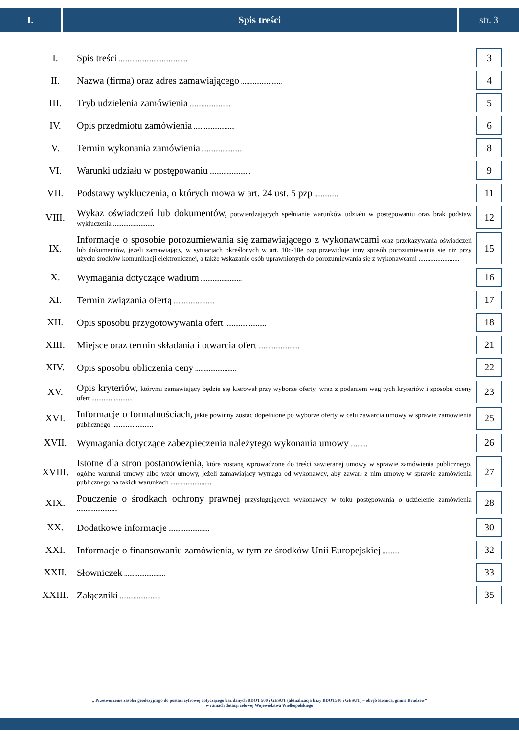I. Spis treści str. 3
| I. | Spis treści ........................................ | 3 |
| II. | Nazwa (firma) oraz adres zamawiającego ........................ | 4 |
| III. | Tryb udzielenia zamówienia ........................ | 5 |
| IV. | Opis przedmiotu zamówienia ........................ | 6 |
| V. | Termin wykonania zamówienia ........................ | 8 |
| VI. | Warunki udziału w postępowaniu ........................ | 9 |
| VII. | Podstawy wykluczenia, o których mowa w art. 24 ust. 5 pzp .............. | 11 |
| VIII. | Wykaz oświadczeń lub dokumentów, potwierdzających spełnianie warunków udziału w postępowaniu oraz brak podstaw wykluczenia ........................ | 12 |
| IX. | Informacje o sposobie porozumiewania się zamawiającego z wykonawcami oraz przekazywania oświadczeń lub dokumentów, jeżeli zamawiający, w sytuacjach określonych w art. 10c-10e pzp przewiduje inny sposób porozumiewania się niż przy użyciu środków komunikacji elektronicznej, a także wskazanie osób uprawnionych do porozumiewania się z wykonawcami ........................ | 15 |
| X. | Wymagania dotyczące wadium ........................ | 16 |
| XI. | Termin związania ofertą ........................ | 17 |
| XII. | Opis sposobu przygotowywania ofert ........................ | 18 |
| XIII. | Miejsce oraz termin składania i otwarcia ofert ........................ | 21 |
| XIV. | Opis sposobu obliczenia ceny ........................ | 22 |
| XV. | Opis kryteriów, którymi zamawiający będzie się kierował przy wyborze oferty, wraz z podaniem wag tych kryteriów i sposobu oceny ofert ........................ | 23 |
| XVI. | Informacje o formalnościach, jakie powinny zostać dopełnione po wyborze oferty w celu zawarcia umowy w sprawie zamówienia publicznego ........................ | 25 |
| XVII. | Wymagania dotyczące zabezpieczenia należytego wykonania umowy .......... | 26 |
| XVIII. | Istotne dla stron postanowienia, które zostaną wprowadzone do treści zawieranej umowy w sprawie zamówienia publicznego, ogólne warunki umowy albo wzór umowy, jeżeli zamawiający wymaga od wykonawcy, aby zawarł z nim umowę w sprawie zamówienia publicznego na takich warunkach ........................ | 27 |
| XIX. | Pouczenie o środkach ochrony prawnej przysługujących wykonawcy w toku postępowania o udzielenie zamówienia ........................ | 28 |
| XX. | Dodatkowe informacje ........................ | 30 |
| XXI. | Informacje o finansowaniu zamówienia, w tym ze środków Unii Europejskiej .......... | 32 |
| XXII. | Słowniczek ........................ | 33 |
| XXIII. | Załączniki ........................ | 35 |
„ Przetworzenie zasobu geodezyjnego do postaci cyfrowej dotyczącego baz danych BDOT 500 i GESUT (aktualizacja bazy BDOT500 i GESUT) – obręb Kolnica, gmina Brudzew”
w ramach dotacji celowej Województwa Wielkopolskiego